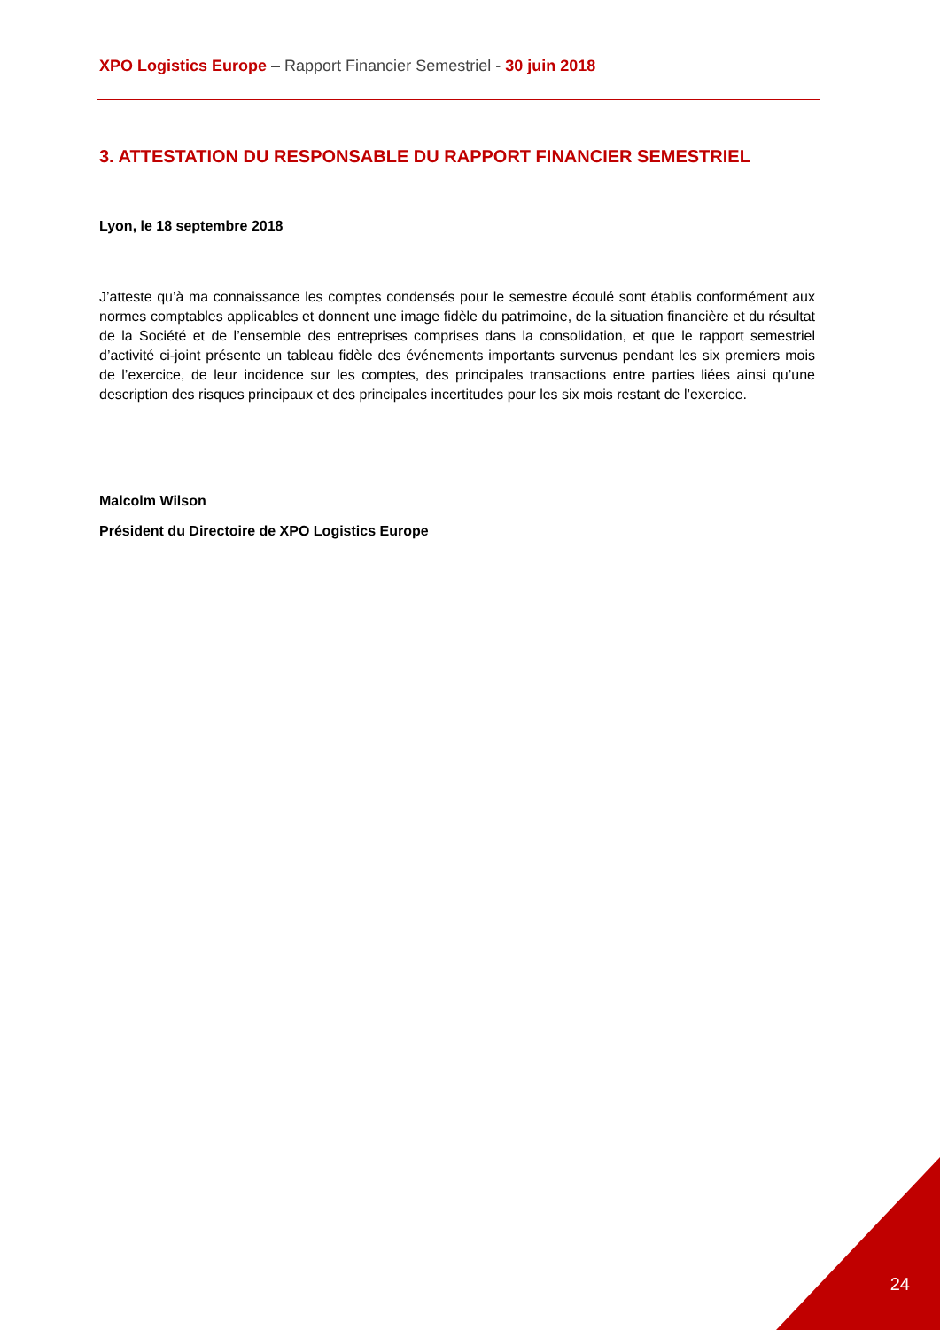XPO Logistics Europe – Rapport Financier Semestriel - 30 juin 2018
3. ATTESTATION DU RESPONSABLE DU RAPPORT FINANCIER SEMESTRIEL
Lyon, le 18 septembre 2018
J’atteste qu’à ma connaissance les comptes condensés pour le semestre écoulé sont établis conformément aux normes comptables applicables et donnent une image fidèle du patrimoine, de la situation financière et du résultat de la Société et de l’ensemble des entreprises comprises dans la consolidation, et que le rapport semestriel d’activité ci-joint présente un tableau fidèle des événements importants survenus pendant les six premiers mois de l’exercice, de leur incidence sur les comptes, des principales transactions entre parties liées ainsi qu’une description des risques principaux et des principales incertitudes pour les six mois restant de l’exercice.
Malcolm Wilson
Président du Directoire de XPO Logistics Europe
24